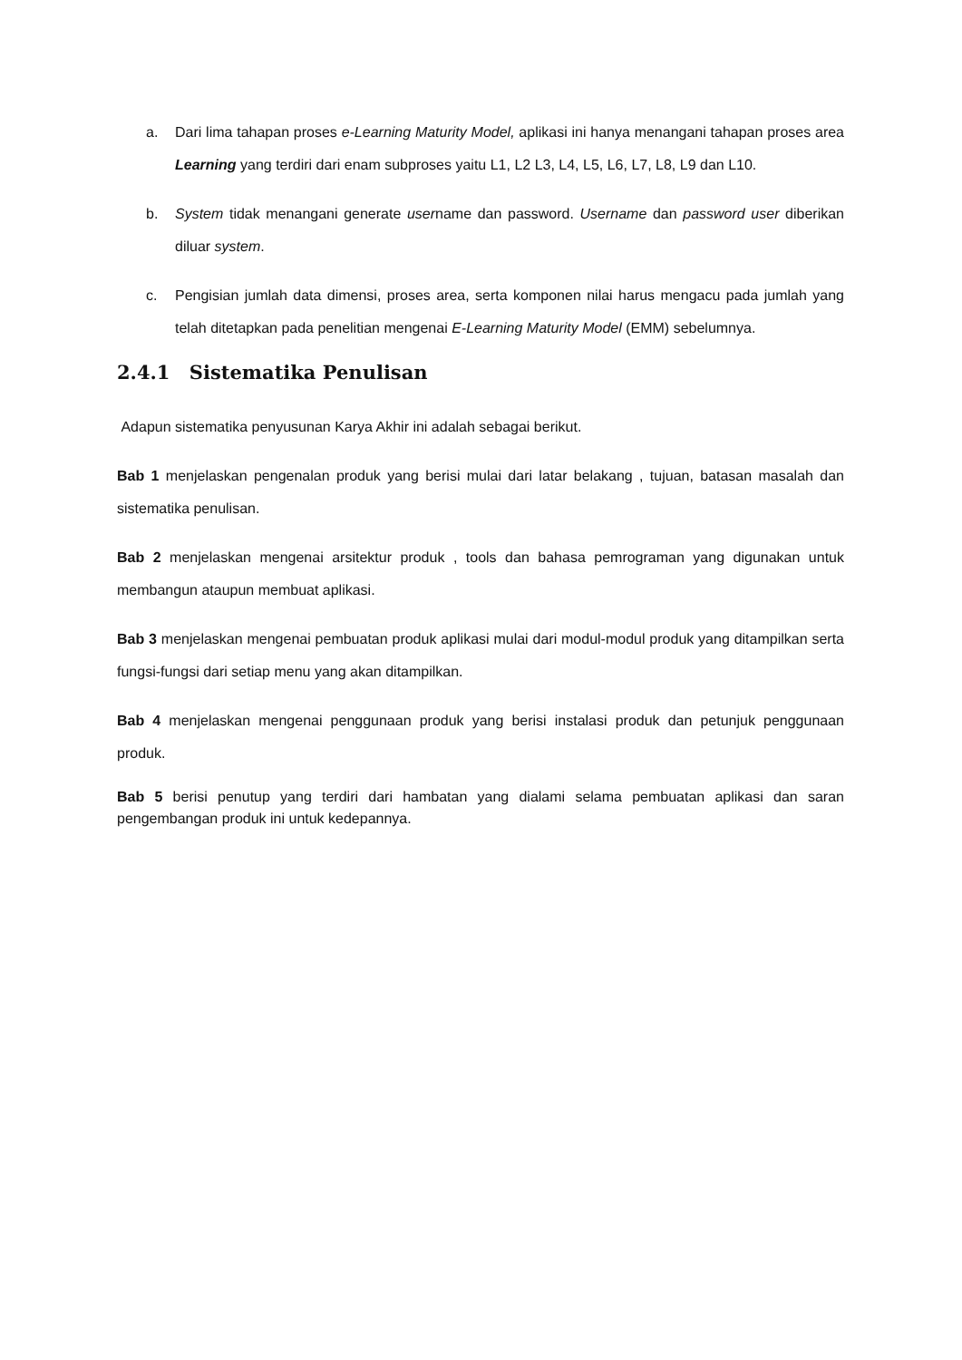a. Dari lima tahapan proses e-Learning Maturity Model, aplikasi ini hanya menangani tahapan proses area Learning yang terdiri dari enam subproses yaitu L1, L2 L3, L4, L5, L6, L7, L8, L9 dan L10.
b. System tidak menangani generate username dan password. Username dan password user diberikan diluar system.
c. Pengisian jumlah data dimensi, proses area, serta komponen nilai harus mengacu pada jumlah yang telah ditetapkan pada penelitian mengenai E-Learning Maturity Model (EMM) sebelumnya.
2.4.1 Sistematika Penulisan
Adapun sistematika penyusunan Karya Akhir ini adalah sebagai berikut.
Bab 1 menjelaskan pengenalan produk yang berisi mulai dari latar belakang , tujuan, batasan masalah dan sistematika penulisan.
Bab 2 menjelaskan mengenai arsitektur produk , tools dan bahasa pemrograman yang digunakan untuk membangun ataupun membuat aplikasi.
Bab 3 menjelaskan mengenai pembuatan produk aplikasi mulai dari modul-modul produk yang ditampilkan serta fungsi-fungsi dari setiap menu yang akan ditampilkan.
Bab 4 menjelaskan mengenai penggunaan produk yang berisi instalasi produk dan petunjuk penggunaan produk.
Bab 5 berisi penutup yang terdiri dari hambatan yang dialami selama pembuatan aplikasi dan saran pengembangan produk ini untuk kedepannya.